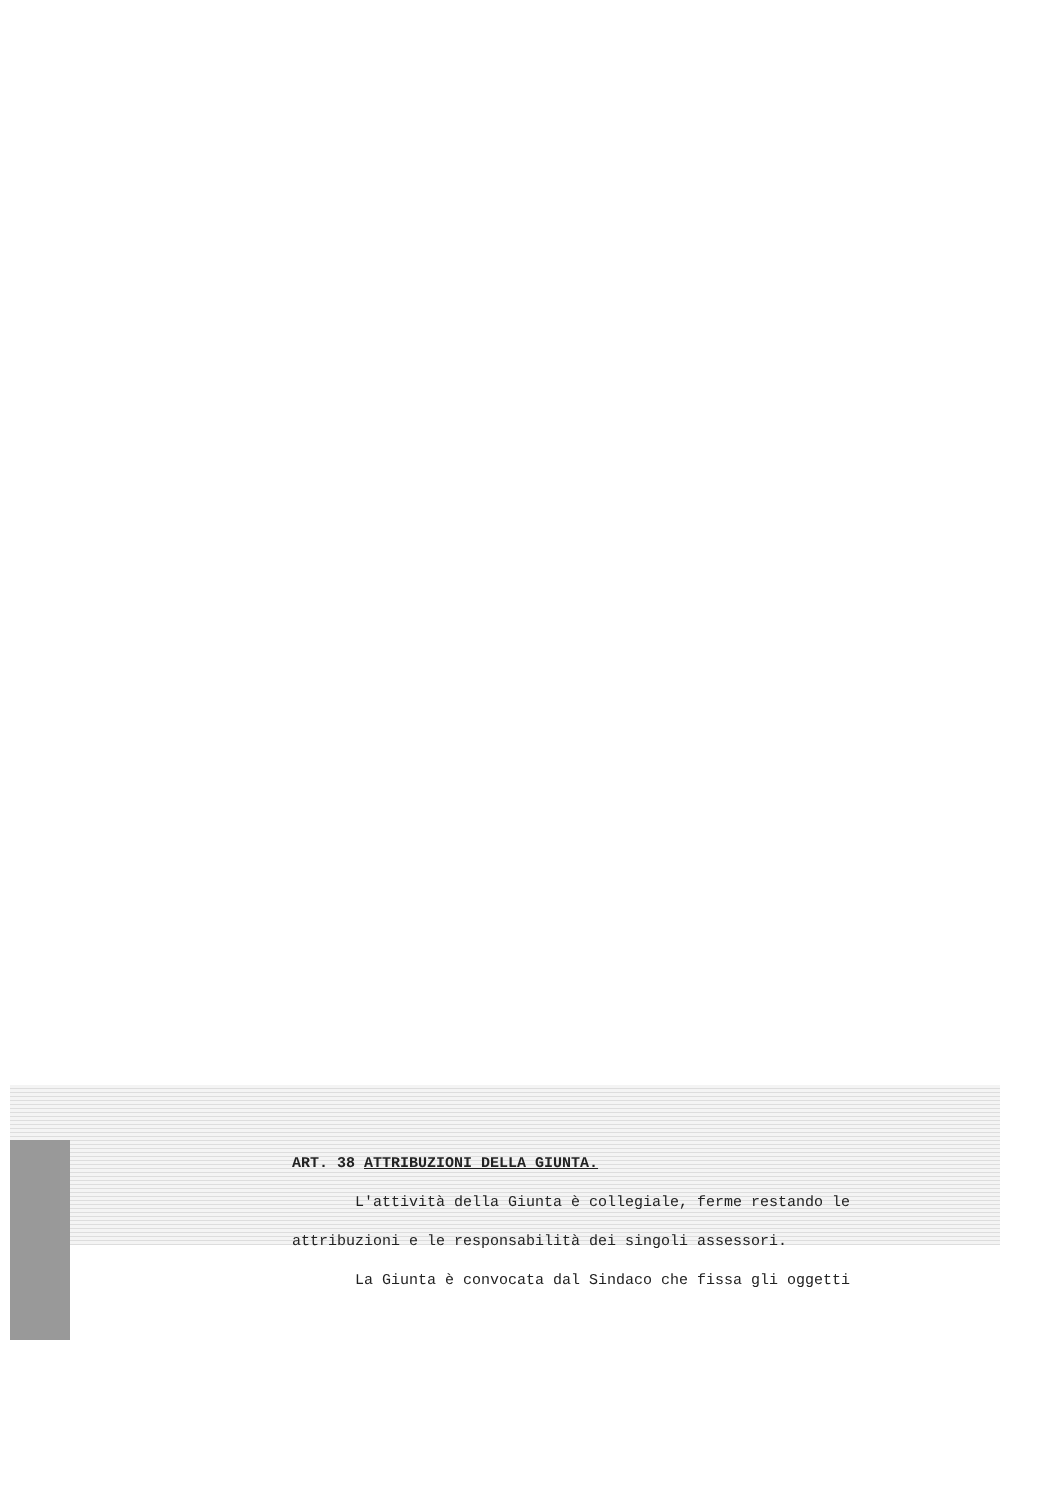ART. 38 ATTRIBUZIONI DELLA GIUNTA.
L'attività della Giunta è collegiale, ferme restando le
attribuzioni e le responsabilità dei singoli assessori.
La Giunta è convocata dal Sindaco che fissa gli oggetti